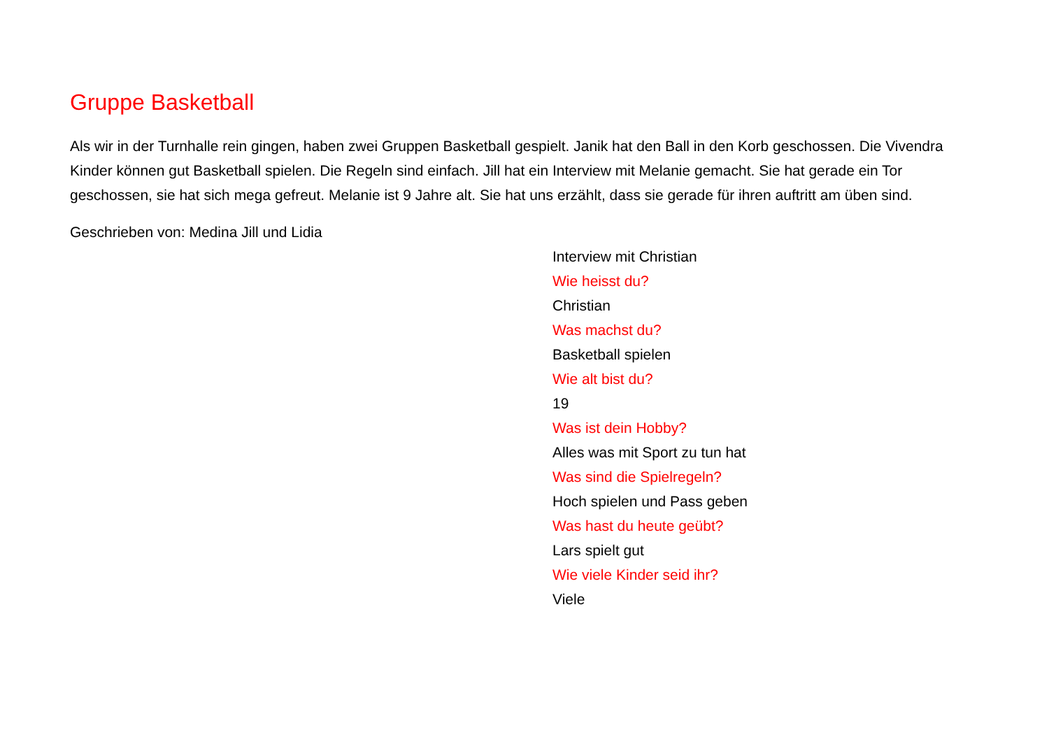Gruppe Basketball
Als wir in der Turnhalle rein gingen, haben zwei Gruppen Basketball gespielt. Janik hat den Ball in den Korb geschossen. Die Vivendra Kinder können gut Basketball spielen. Die Regeln sind einfach. Jill hat ein Interview mit Melanie gemacht. Sie hat gerade ein Tor geschossen, sie hat sich mega gefreut. Melanie ist 9 Jahre alt. Sie hat uns erzählt, dass sie gerade für ihren auftritt am üben sind.
Geschrieben von: Medina Jill und Lidia
Interview mit Christian
Wie heisst du?
Christian
Was machst du?
Basketball spielen
Wie alt bist du?
19
Was ist dein Hobby?
Alles was mit Sport zu tun hat
Was sind die Spielregeln?
Hoch spielen und Pass geben
Was hast du heute geübt?
Lars spielt gut
Wie viele Kinder seid ihr?
Viele